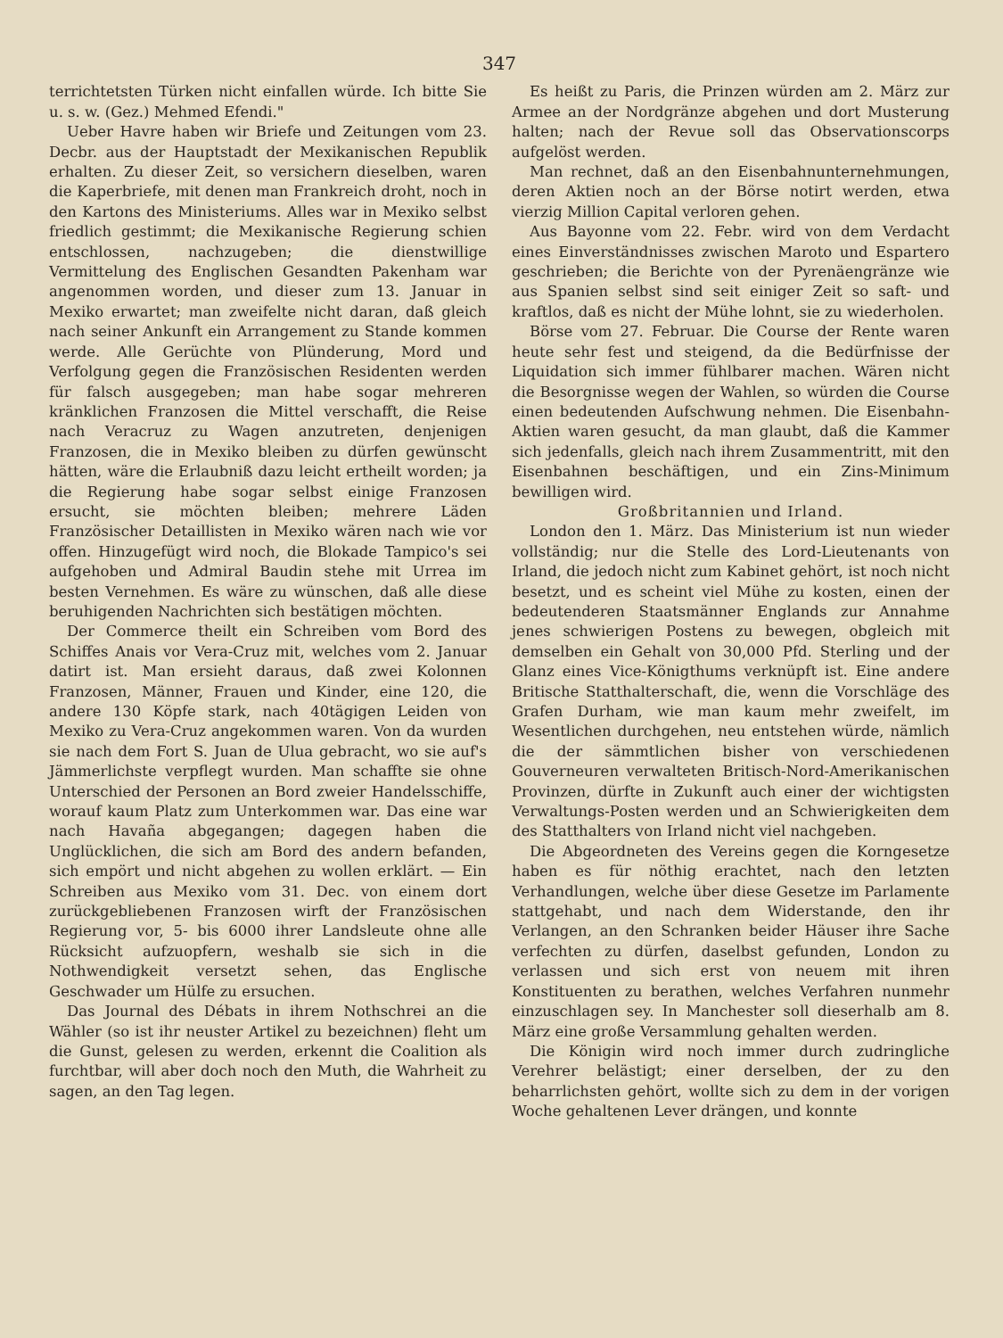347
terrichtetsten Türken nicht einfallen würde. Ich bitte Sie u. s. w. (Gez.) Mehmed Efendi."
Ueber Havre haben wir Briefe und Zeitungen vom 23. Decbr. aus der Hauptstadt der Mexikanischen Republik erhalten. Zu dieser Zeit, so versichern dieselben, waren die Kaperbriefe, mit denen man Frankreich droht, noch in den Kartons des Ministeriums. Alles war in Mexiko selbst friedlich gestimmt; die Mexikanische Regierung schien entschlossen, nachzugeben; die dienstwillige Vermittelung des Englischen Gesandten Pakenham war angenommen worden, und dieser zum 13. Januar in Mexiko erwartet; man zweifelte nicht daran, daß gleich nach seiner Ankunft ein Arrangement zu Stande kommen werde. Alle Gerüchte von Plünderung, Mord und Verfolgung gegen die Französischen Residenten werden für falsch ausgegeben; man habe sogar mehreren kränklichen Franzosen die Mittel verschafft, die Reise nach Veracruz zu Wagen anzutreten, denjenigen Franzosen, die in Mexiko bleiben zu dürfen gewünscht hätten, wäre die Erlaubniß dazu leicht ertheilt worden; ja die Regierung habe sogar selbst einige Franzosen ersucht, sie möchten bleiben; mehrere Läden Französischer Detaillisten in Mexiko wären nach wie vor offen. Hinzugefügt wird noch, die Blokade Tampico's sei aufgehoben und Admiral Baudin stehe mit Urrea im besten Vernehmen. Es wäre zu wünschen, daß alle diese beruhigenden Nachrichten sich bestätigen möchten.
Der Commerce theilt ein Schreiben vom Bord des Schiffes Anais vor Vera-Cruz mit, welches vom 2. Januar datirt ist. Man ersieht daraus, daß zwei Kolonnen Franzosen, Männer, Frauen und Kinder, eine 120, die andere 130 Köpfe stark, nach 40tägigen Leiden von Mexiko zu Vera-Cruz angekommen waren. Von da wurden sie nach dem Fort S. Juan de Ulua gebracht, wo sie auf's Jämmerlichste verpflegt wurden. Man schaffte sie ohne Unterschied der Personen an Bord zweier Handelsschiffe, worauf kaum Platz zum Unterkommen war. Das eine war nach Havaña abgegangen; dagegen haben die Unglücklichen, die sich am Bord des andern befanden, sich empört und nicht abgehen zu wollen erklärt. — Ein Schreiben aus Mexiko vom 31. Dec. von einem dort zurückgebliebenen Franzosen wirft der Französischen Regierung vor, 5- bis 6000 ihrer Landsleute ohne alle Rücksicht aufzuopfern, weshalb sie sich in die Nothwendigkeit versetzt sehen, das Englische Geschwader um Hülfe zu ersuchen.
Das Journal des Débats in ihrem Nothschrei an die Wähler (so ist ihr neuster Artikel zu bezeichnen) fleht um die Gunst, gelesen zu werden, erkennt die Coalition als furchtbar, will aber doch noch den Muth, die Wahrheit zu sagen, an den Tag legen.
Es heißt zu Paris, die Prinzen würden am 2. März zur Armee an der Nordgränze abgehen und dort Musterung halten; nach der Revue soll das Observationscorps aufgelöst werden.
Man rechnet, daß an den Eisenbahnunternehmungen, deren Aktien noch an der Börse notirt werden, etwa vierzig Million Capital verloren gehen.
Aus Bayonne vom 22. Febr. wird von dem Verdacht eines Einverständnisses zwischen Maroto und Espartero geschrieben; die Berichte von der Pyrenäengränze wie aus Spanien selbst sind seit einiger Zeit so saft- und kraftlos, daß es nicht der Mühe lohnt, sie zu wiederholen.
Börse vom 27. Februar. Die Course der Rente waren heute sehr fest und steigend, da die Bedürfnisse der Liquidation sich immer fühlbarer machen. Wären nicht die Besorgnisse wegen der Wahlen, so würden die Course einen bedeutenden Aufschwung nehmen. Die Eisenbahn-Aktien waren gesucht, da man glaubt, daß die Kammer sich jedenfalls, gleich nach ihrem Zusammentritt, mit den Eisenbahnen beschäftigen, und ein Zins-Minimum bewilligen wird.
Großbritannien und Irland.
London den 1. März. Das Ministerium ist nun wieder vollständig; nur die Stelle des Lord-Lieutenants von Irland, die jedoch nicht zum Kabinet gehört, ist noch nicht besetzt, und es scheint viel Mühe zu kosten, einen der bedeutenderen Staatsmänner Englands zur Annahme jenes schwierigen Postens zu bewegen, obgleich mit demselben ein Gehalt von 30,000 Pfd. Sterling und der Glanz eines Vice-Königthums verknüpft ist. Eine andere Britische Statthalterschaft, die, wenn die Vorschläge des Grafen Durham, wie man kaum mehr zweifelt, im Wesentlichen durchgehen, neu entstehen würde, nämlich die der sämmtlichen bisher von verschiedenen Gouverneuren verwalteten Britisch-Nord-Amerikanischen Provinzen, dürfte in Zukunft auch einer der wichtigsten Verwaltungs-Posten werden und an Schwierigkeiten dem des Statthalters von Irland nicht viel nachgeben.
Die Abgeordneten des Vereins gegen die Korngesetze haben es für nöthig erachtet, nach den letzten Verhandlungen, welche über diese Gesetze im Parlamente stattgehabt, und nach dem Widerstande, den ihr Verlangen, an den Schranken beider Häuser ihre Sache verfechten zu dürfen, daselbst gefunden, London zu verlassen und sich erst von neuem mit ihren Konstituenten zu berathen, welches Verfahren nunmehr einzuschlagen sey. In Manchester soll dieserhalb am 8. März eine große Versammlung gehalten werden.
Die Königin wird noch immer durch zudringliche Verehrer belästigt; einer derselben, der zu den beharrlichsten gehört, wollte sich zu dem in der vorigen Woche gehaltenen Lever drängen, und konnte